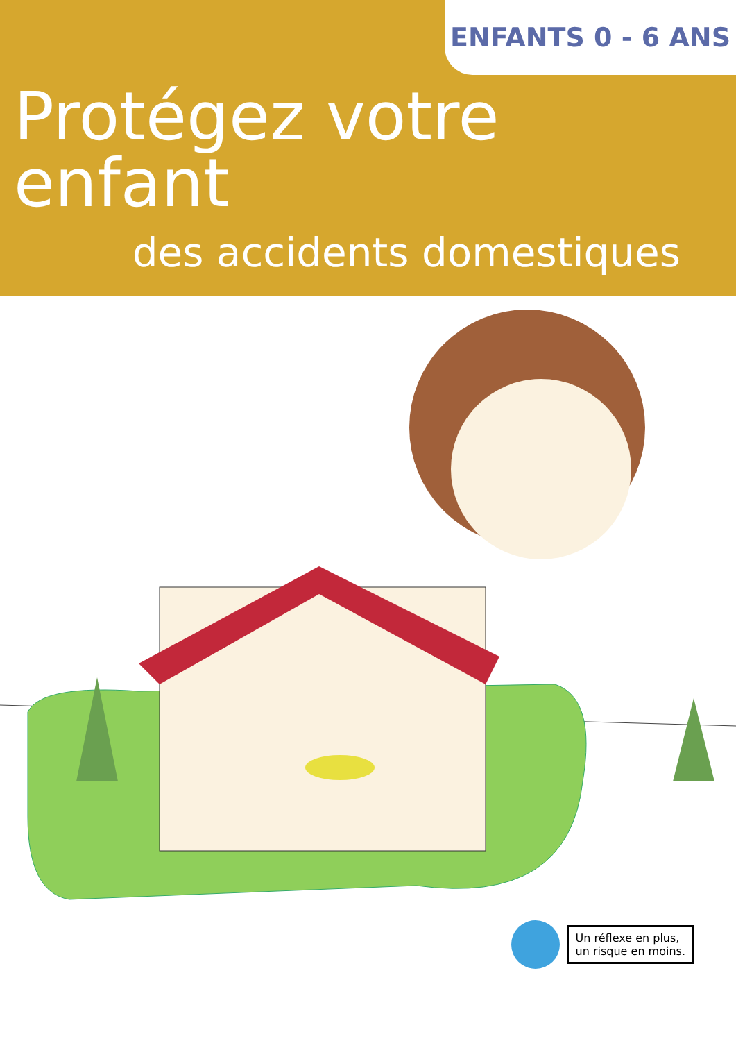ENFANTS 0 - 6 ANS
Protégez votre enfant
des accidents domestiques
Un réflexe en plus,
un risque en moins.